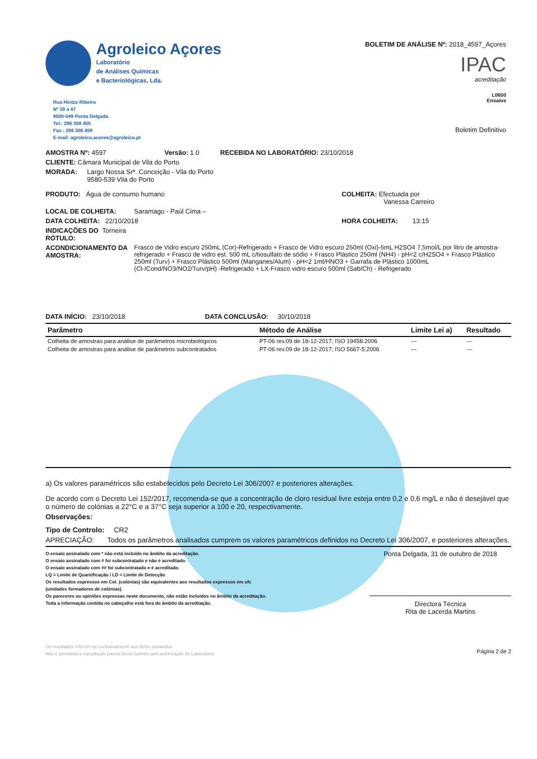Agroleico Açores
Laboratório
de Análises Químicas
e Bacteriológicas, Lda.
Rua Hintze Ribeiro
Nº 39 a 47
9500-049 Ponta Delgada
Tel.: 296 308 455
Fax.: 296 308 459
E-mail: agroleico.acores@agroleico.pt
BOLETIM DE ANÁLISE Nº: 2018_4597_Açores
IPAC
acreditação
L0650
Ensaios
Boletim Definitivo
AMOSTRA Nº: 4597 Versão: 1.0 RECEBIDA NO LABORATÓRIO: 23/10/2018
CLIENTE: Câmara Municipal de Vila do Porto
MORADA: Largo Nossa Srª. Conceição - Vila do Porto
9580-539 Vila do Porto
PRODUTO: Água de consumo humano COLHEITA: Efectuada por
Vanessa Carreiro
LOCAL DE COLHEITA: Saramago - Paúl Cima –
DATA COLHEITA: 22/10/2018 HORA COLHEITA: 13:15
INDICAÇÕES DO RÓTULO: Torneira
ACONDICIONAMENTO DA AMOSTRA: Frasco de Vidro escuro 250mL (Cor)-Refrigerado + Frasco de Vidro escuro 250ml (Oxi)-5mL H2SO4 7,5mol/L por litro de amostra-refrigerado + Frasco de vidro est. 500 mL c/tiosulfato de sódio + Frasco Plástico 250ml (NH4) - pH<2 c/H2SO4 + Frasco Plástico 250ml (Turv) + Frasco Plástico 500ml (Manganes/Alum) - pH<2 1ml/HNO3 + Garrafa de Plástico 1000mL (Cl-/Cond/NO3/NO2/Turv/pH) -Refrigerado + LX-Frasco vidro escuro 500ml (Sab/Ch) - Refrigerado
DATA INÍCIO: 23/10/2018 DATA CONCLUSÃO: 30/10/2018
| Parâmetro | Método de Análise | Limite Lei a) | Resultado |
| --- | --- | --- | --- |
| Colheita de amostras para análise de parâmetros microbiológicos | PT-06 rev.09 de 18-12-2017; ISO 19458:2006 | --- | --- |
| Colheita de amostras para análise de parâmetros subcontratados | PT-06 rev.09 de 18-12-2017; ISO 5667-5:2006 | --- | --- |
a) Os valores paramétricos são estabelecidos pelo Decreto Lei 306/2007 e posteriores alterações.
De acordo com o Decreto Lei 152/2017, recomenda-se que a concentração de cloro residual livre esteja entre 0,2 e 0,6 mg/L e não é desejável que o número de colónias a 22°C e a 37°C seja superior a 100 e 20, respectivamente.
Observações:
Tipo de Controlo: CR2
APRECIAÇÃO: Todos os parâmetros analisados cumprem os valores paramétricos definidos no Decreto Lei 306/2007, e posteriores alterações.
O ensaio assinalado com * não está incluído no âmbito da acreditação.
O ensaio assinalado com # foi subcontratado e não é acreditado.
O ensaio assinalado com ## foi subcontratado e é acreditado.
LQ = Limite de Quantificação / LD = Limite de Detecção
Os resultados expressos em Col. (colónias) são equivalentes aos resultados expressos em ufc
(unidades formadores de colónias).
Os pareceres ou opiniões expressas neste documento, não estão incluídos no âmbito da acreditação.
Toda a informação contida no cabeçalho está fora do âmbito da acreditação.
Ponta Delgada, 31 de outubro de 2018
Directora Técnica
Rita de Lacerda Martins
Os resultados referem-se exclusivamente aos items ensaiados
Não é permitida a reprodução parcial deste boletim sem autorização do Laboratório
Página 2 de 2